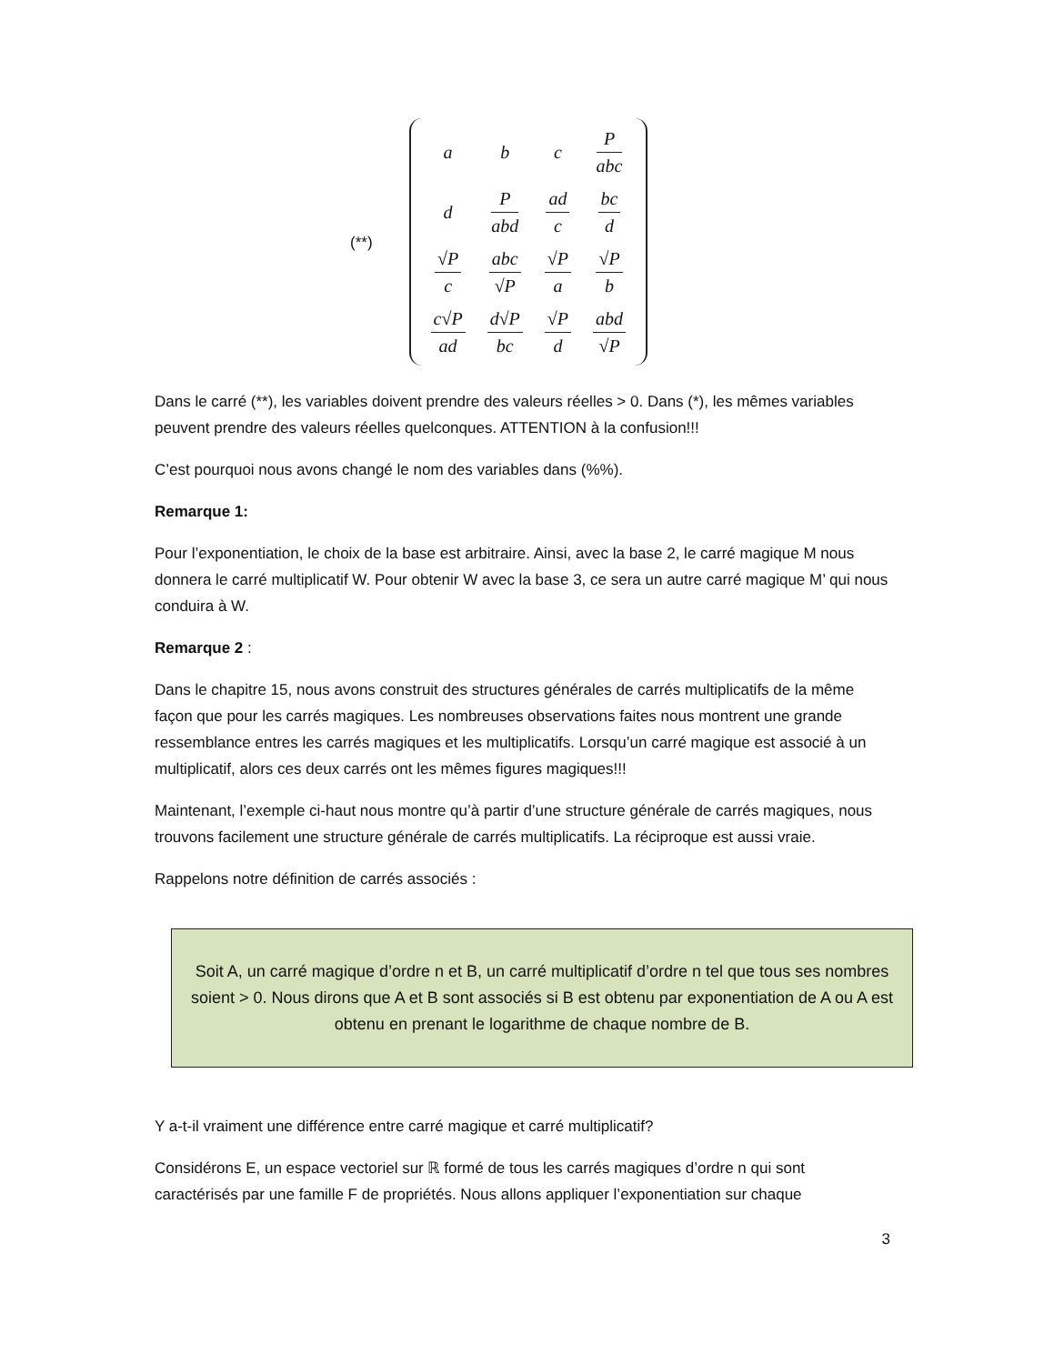(**)
| a | b | c | P abc |
| d | P abd | ad c | bc d |
| √P c | abc √P | √P a | √P b |
| c√P ad | d√P bc | √P d | abd √P |
Dans le carré (**), les variables doivent prendre des valeurs réelles > 0. Dans (*), les mêmes variables peuvent prendre des valeurs réelles quelconques. ATTENTION à la confusion!!!
C’est pourquoi nous avons changé le nom des variables dans (%%).
Remarque 1:
Pour l’exponentiation, le choix de la base est arbitraire. Ainsi, avec la base 2, le carré magique M nous donnera le carré multiplicatif W. Pour obtenir W avec la base 3, ce sera un autre carré magique M’ qui nous conduira à W.
Remarque 2 :
Dans le chapitre 15, nous avons construit des structures générales de carrés multiplicatifs de la même façon que pour les carrés magiques. Les nombreuses observations faites nous montrent une grande ressemblance entres les carrés magiques et les multiplicatifs. Lorsqu’un carré magique est associé à un multiplicatif, alors ces deux carrés ont les mêmes figures magiques!!!
Maintenant, l’exemple ci-haut nous montre qu’à partir d’une structure générale de carrés magiques, nous trouvons facilement une structure générale de carrés multiplicatifs. La réciproque est aussi vraie.
Rappelons notre définition de carrés associés :
Soit A, un carré magique d’ordre n et B, un carré multiplicatif d’ordre n tel que tous ses nombres soient > 0. Nous dirons que A et B sont associés si B est obtenu par exponentiation de A ou A est obtenu en prenant le logarithme de chaque nombre de B.
Y a-t-il vraiment une différence entre carré magique et carré multiplicatif?
Considérons E, un espace vectoriel sur ℝ formé de tous les carrés magiques d’ordre n qui sont caractérisés par une famille F de propriétés. Nous allons appliquer l’exponentiation sur chaque
3